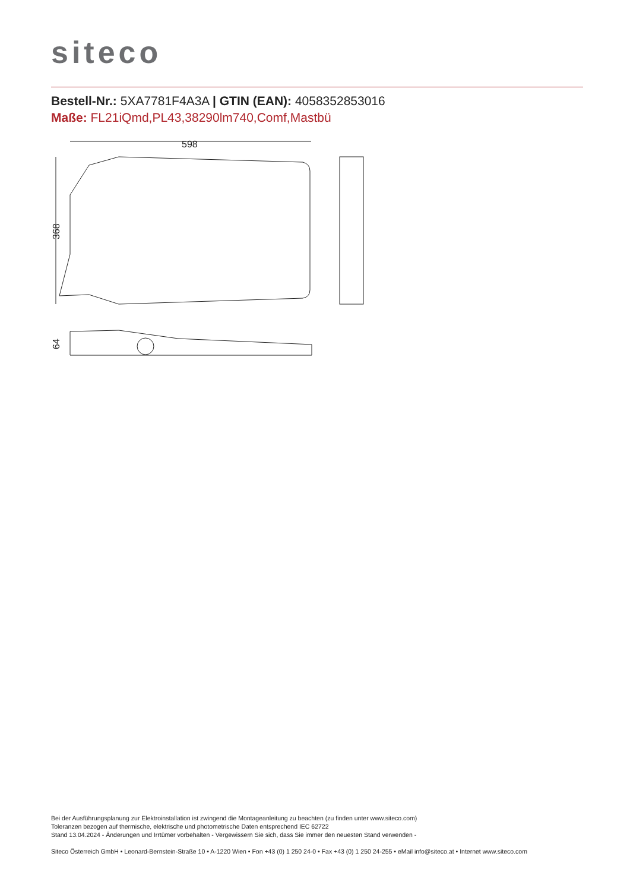siteco
Bestell-Nr.: 5XA7781F4A3A | GTIN (EAN): 4058352853016
Maße: FL21iQmd,PL43,38290lm740,Comf,Mastbü
598
368
64
Bei der Ausführungsplanung zur Elektroinstallation ist zwingend die Montageanleitung zu beachten (zu finden unter www.siteco.com)
Toleranzen bezogen auf thermische, elektrische und photometrische Daten entsprechend IEC 62722
Stand 13.04.2024 - Änderungen und Irrtümer vorbehalten - Vergewissern Sie sich, dass Sie immer den neuesten Stand verwenden -
Siteco Österreich GmbH • Leonard-Bernstein-Straße 10 • A-1220 Wien • Fon +43 (0) 1 250 24-0 • Fax +43 (0) 1 250 24-255 • eMail info@siteco.at • Internet www.siteco.com